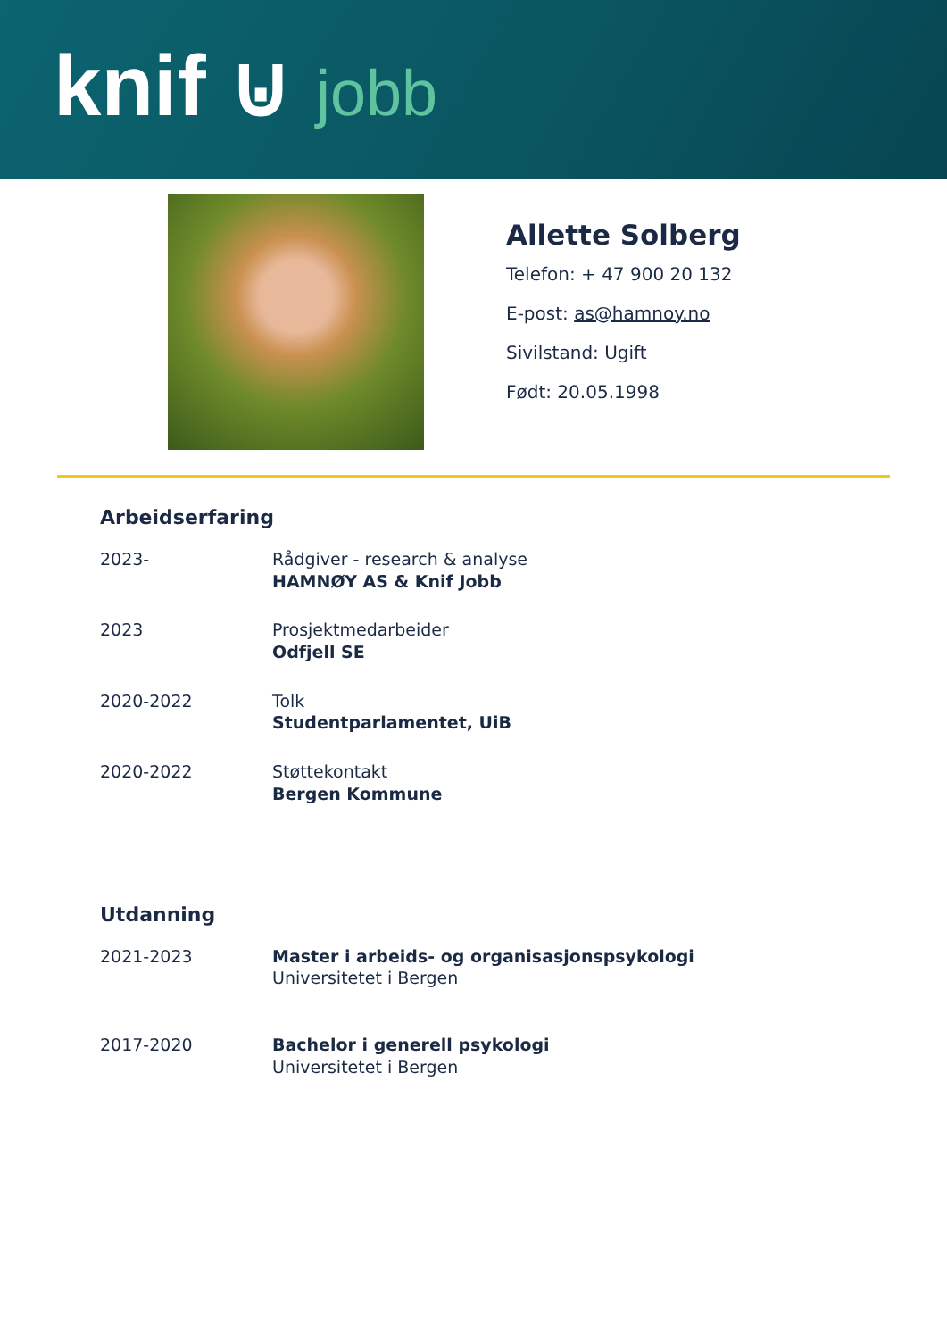knif ⊍ jobb
Allette Solberg
Telefon: + 47 900 20 132
E-post: as@hamnoy.no
Sivilstand: Ugift
Født: 20.05.1998
Arbeidserfaring
2023- Rådgiver - research & analyse
HAMNØY AS & Knif Jobb
2023 Prosjektmedarbeider
Odfjell SE
2020-2022 Tolk
Studentparlamentet, UiB
2020-2022 Støttekontakt
Bergen Kommune
Utdanning
2021-2023 Master i arbeids- og organisasjonspsykologi
Universitetet i Bergen
2017-2020 Bachelor i generell psykologi
Universitetet i Bergen